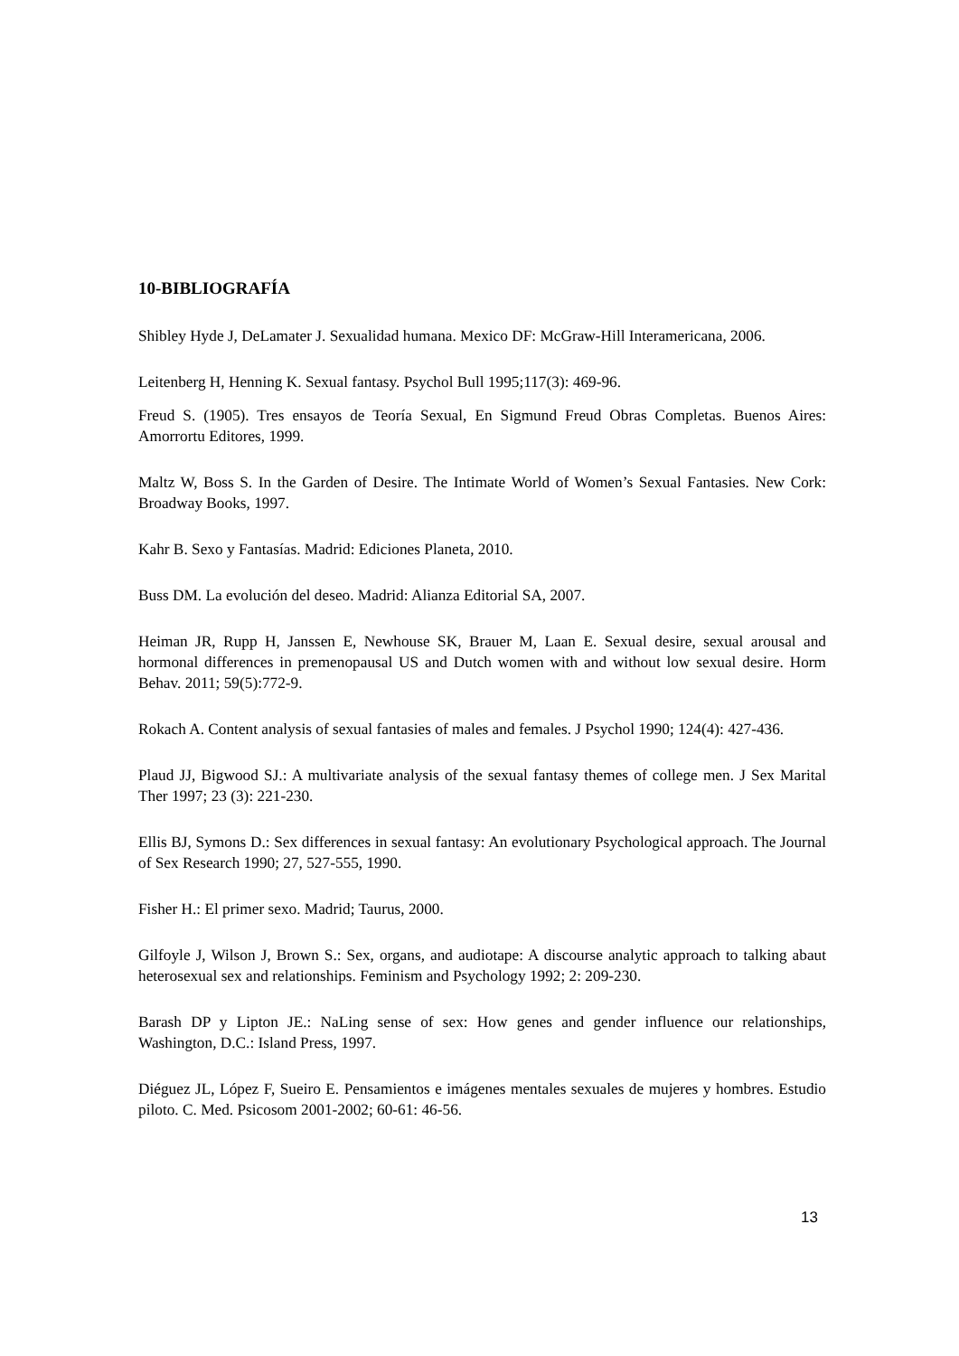10-BIBLIOGRAFÍA
Shibley Hyde J, DeLamater J. Sexualidad humana. Mexico DF: McGraw-Hill Interamericana, 2006.
Leitenberg H, Henning K. Sexual fantasy. Psychol Bull 1995;117(3): 469-96.
Freud S. (1905). Tres ensayos de Teoría Sexual, En Sigmund Freud Obras Completas. Buenos Aires: Amorrortu Editores, 1999.
Maltz W, Boss S. In the Garden of Desire. The Intimate World of Women’s Sexual Fantasies. New Cork: Broadway Books, 1997.
Kahr B. Sexo y Fantasías. Madrid: Ediciones Planeta, 2010.
Buss DM. La evolución del deseo. Madrid: Alianza Editorial SA, 2007.
Heiman JR, Rupp H, Janssen E, Newhouse SK, Brauer M, Laan E. Sexual desire, sexual arousal and hormonal differences in premenopausal US and Dutch women with and without low sexual desire. Horm Behav. 2011; 59(5):772-9.
Rokach A. Content analysis of sexual fantasies of males and females. J Psychol 1990; 124(4): 427-436.
Plaud JJ, Bigwood SJ.: A multivariate analysis of the sexual fantasy themes of college men. J Sex Marital Ther 1997; 23 (3): 221-230.
Ellis BJ, Symons D.: Sex differences in sexual fantasy: An evolutionary Psychological approach. The Journal of Sex Research 1990; 27, 527-555, 1990.
Fisher H.: El primer sexo. Madrid; Taurus, 2000.
Gilfoyle J, Wilson J, Brown S.: Sex, organs, and audiotape: A discourse analytic approach to talking abaut heterosexual sex and relationships. Feminism and Psychology 1992; 2: 209-230.
Barash DP y Lipton JE.: NaLing sense of sex: How genes and gender influence our relationships, Washington, D.C.: Island Press, 1997.
Diéguez JL, López F, Sueiro E. Pensamientos e imágenes mentales sexuales de mujeres y hombres. Estudio piloto. C. Med. Psicosom 2001-2002; 60-61: 46-56.
13